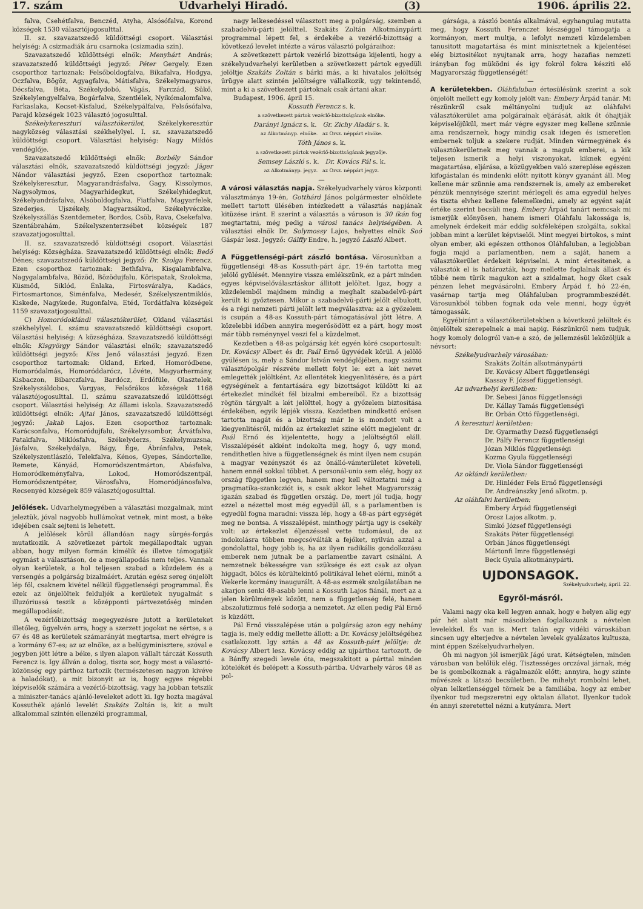17. szám Udvarhelyi Hiradó. (3) 1906. április 22.
falva, Csehétfalva, Benczéd, Atyha, Alsósófalva, Korond községek 1530 választójogosulttal.
II. sz. szavazatszedő küldöttségi csoport. Választási helyiség: A csizmadiák áru csarnoka (csizmadia szin).
Szavazatszedő küldöttségi elnök: Menyhárt András; szavazatszedő küldöttségi jegyző: Péter Gergely. Ezen csoporthoz tartoznak: Felsőboldogfalva, Bikafalva, Hodgya, Oczfalva, Bögöz, Agyagfalva, Mátisfalva, Székelymagyaros, Décsfalva, Béta, Székelydobó, Vágás, Farczád, Sükő, Székelylengyelfalva, Bogárfalva, Szentlélek, Nyikómalomfalva, Farkaslaka, Kecset-Kisfalud, Székelypálfalva, Felsősófalva, Parajd községek 1023 választó jogosulttal.
Székelykereszturi választókerület, Székelykeresztúr nagyközség választási székhelylyel. I. sz. szavazatszedő küldöttségi csoport. Választási helyiség: Nagy Miklós vendéglője.
Szavazatszedő küldöttségi elnök: Borbély Sándor választási elnök, szavazatszedő küldöttségi jegyző: Jäger Nándor választási jegyző. Ezen csoporthoz tartoznak: Székelykeresztur, Magyarandrásfalva, Gagy, Kissolymos, Nagysolymos, Magyarhidegkut, Székelyhidegkut, Székelyandrásfalva, Alsóboldogfalva, Fiatfalva, Magyarfelek, Szederjes, Ujszékely, Magyarzsákod, Székelyvéczke, Székelyszállás Szentdemeter, Bordos, Csöb, Rava, Csekefalva. Szentábrahám, Székelyszenterzsébet községek 187 szavazatjogosulttal.
II. sz. szavazatszedő küldöttségi csoport. Választási helyiség: Községháza. Szavazatszedő küldöttségi elnök: Bedő Dénes; szavazatszedő küldöttségi jegyző: Dr. Szolga Ferencz. Ezen csoporthoz tartoznak: Bethfalva, Kisgalambfalva, Nagygalambfalva, Bözöd, Bözödujfalu, Körispatak, Szolokma, Küsmöd, Siklód, Énlaka, Firtosváralya, Kadács, Firtosmartonos, Siménfalva, Medesér, Székelyszentmiklós, Kiskede, Nagykede, Rugonfalva, Etéd, Tordátfalva községek 1159 szavazatjogosulttal.
C) Homoródoklándi választókerület, Okland választási székhelylyel. I. számu szavazatszedő küldöttségi csoport. Választási helyiség: A községháza. Szavazatszedő küldöttségi elnök: Kisgyörgy Sándor választási elnök; szavazatszedő küldöttségi jegyző: Kiss Jenő választási jegyző. Ezen csoporthoz tartoznak: Okland, Erked, Homoródbene, Homoródalmás, Homoróddarócz, Lövéte, Magyarhermány, Kisbaczon, Bibarczfalva, Bardócz, Erdőfüle, Olasztelek, Székelyszáldobos, Vargyas, Felsőrákos községek 1168 választójogosulttal. II. számu szavazatszedő küldöttségi csoport. Választási helyiség: Az állami iskola. Szavazatszedő küldöttségi elnök: Ajtai János, szavazatszedő küldöttségi jegyző: Jakab Lajos. Ezen csoporthoz tartoznak: Karácsonfalva, Homoródujfalu, Székelyzsombor, Árvátfalva, Patakfalva, Miklósfalva, Székelyderzs, Székelymuzsna, Jásfalva, Székelydálya, Bágy, Ége, Ábránfalva, Petek, Székelyszentlászló, Telekfalva, Kénos, Gyepes, Sándortelke, Remete, Kányád, Homoródszentmárton, Abásfalva, Homoródkeményfalva, Lokod, Homoródszentpál, Homoródszentpéter, Városfalva, Homoródjánosfalva, Recsenyéd községek 859 választójogosulttal.
—
Jelölések.
Udvarhelymegyében a választási mozgalmak, mint jeleztük, jóval nagyobb hullámokat vetnek, mint most, a béke idejében csak sejteni is lehetett.
A jelölések körül állandóan nagy sürgés-forgás mutatkozik. A szövetkezet pártok megállapodtak ugyan abban, hogy milyen formán kimélik és illetve támogatják egymást a választáson, de a megállapodás nem teljes. Vannak olyan kerületek, a hol teljesen szabad a küzdelem és a versengés a polgárság bizalmáért. Azután egész sereg önjelölt lép föl, csaknem kivétel nélkül függetlenségi programmal. És ezek az önjelöltek felduljék a kerületek nyugalmát s illuzóriussá teszik a középponti pártvezetőség minden megállapodását.
A vezérlőbizottság megegyezésre jutott a kerületeket illetőleg, ügyelvén arra, hogy a szerzett jogokat ne sértse, s a 67 és 48 as kerületek számarányát megtartsa, mert elvégre is a kormány 67-es; az az elnöke, az a belügyminisztere, szóval e jegyben jött létre a béke, s ilyen alapon vállalt tárczát Kossuth Ferencz is. Igy állván a dolog, tiszta sor, hogy most a választó-közönség egy párthoz tartozik (természetesen nagyon kivéve a haladókat), a mit bizonyit az is, hogy egyes régebbi képviselők számára a vezérlő-bizottság, vagy ha jobban tetszik a miniszter-tanács ajánló-leveleket adott ki. Igy hozta magával Kossuthék ajánló levelét Szakáts Zoltán is, kit a mult alkalommal szintén ellenzéki programmal,
nagy lelkesedéssel választott meg a polgárság, szemben a szabadelvü-párti jelölttel. Szakáts Zoltán Alkotmánypárti programmal lépett fel, s érdekébe a vezérlő-bizottság a következő levelet intézte a város választó polgáraihoz:
A szövetkezett pártok vezérlő bizottsága kijelenti, hogy a székelyudvarhelyi kerületben a szövetkezett pártok egyedüli jelöltje Szakáts Zoltán s bárki más, a ki hivatalos jelöltség ürügye alatt szintén jelöltségre vállalkozik, ugy tekintendő, mint a ki a szövetkezett pártoknak csak ártani akar.
Budapest, 1906. ápril 15.
Kossuth Ferencz s. k.
a szövetkezett pártok vezérlő-bizottságának elnöke.
Darányi Ignácz s. k. Gr. Zichy Aladár s. k.
az Alkotmányp. elnöke. az Orsz. néppárt elnöke.
Tóth János s. k.
a szövetkezett pártok vezérlő-bizottságának jegyzője.
Semsey László s. k. Dr. Kovács Pál s. k.
az Alkotmányp. jegyz. az Orsz. néppárt jegyz.
—
A városi választás napja.
Székelyudvarhely város központi választmánya 19-én, Gotthárd János polgármester elnöklete mellett tartott ülésében intézkedett a választás napjának kitüzése iránt. E szerint a választás a városon is 30 ikán fog megtartatni, még pedig a városi tanács helyiségében. A választási elnök Dr. Solymossy Lajos, helyettes elnök Soó Gáspár lesz. Jegyző: Gálffy Endre, h. jegyző László Albert.
—
A Függetlenségi-párt zászló bontása.
Városunkban a függetlenségi 48-as Kossuth-párt ápr. 19-én tartotta meg jelölő gyülését. Mennyire vissza emlékszünk, ez a párt minden egyes képviselőválasztáskor állitott jelöltet. Igaz, hogy a küzdelemből majdnem mindig a meghalt szabadelvü-párt került ki győztesen. Mikor a szabadelvü-párti jelölt elbukott, és a régi nemzeti párti jelölt lett megválasztva: az a győzelem is csupán a 48-as Kossuth-párt támogatásával jött létre. A közelebbi időben annyira megerősödött ez a párt, hogy most már több reménynyel veszi fel a küzdelmet.
Kezdetben a 48-as polgárság két egyén köré csoportosult: Dr. Kovácsy Albert és dr. Paál Ernő ügyvédek körül. A jelölő gyülésen is, mely a Sándor István vendéglőjében, nagy számu választópolgár részvéte mellett folyt le: ezt a két nevet emlegették jelöltként. Az ellentétek kiegyenlitésére, és a párt egységének a fentartására egy bizottságot küldött ki az értekezlet mindkét fél bizalmi embereiből. Ez a bizottság rögtön tárgyalt a két jelölttel, hogy a győzelem biztositása érdekében, egyik lépjék vissza. Kezdetben mindkettő erősen tartotta magát és a bizottság már le is mondott volt a kiegyenlitésről, midőn az értekezlet szine elött megjelent dr. Paál Ernő és kijelentette, hogy a jelöltségtől eláll. Visszalépését akként indokolta meg, hogy ő, ugy mond, rendithetlen hive a függetlenségnek és mint ilyen nem csupán a magyar vezényszót és az önálló-vámterületet követeli, hanem ennél sokkal többet. A personál-unio sem elég, hogy az ország független legyen, hanem meg kell változtatni még a pragmatika-szankcziót is, s csak akkor lehet Magyarország igazán szabad és független ország. De, mert jól tudja, hogy ezzel a nézettel most még egyedül áll, s a parlamentben is egyedül fogna maradni: vissza lép, hogy a 48-as párt egységét meg ne bontsa. A visszalépést, minthogy pártja ugy is csekély volt: az értekezlet éljenzéssel vette tudomásul, de az indokolásra többen megcsóválták a fejőket, nyilván azzal a gondolattal, hogy jobb is, ha az ilyen radikális gondolkozásu emberek nem jutnak be a parlamentbe zavart csinálni. A nemzetnek békességre van szüksége és ezt csak az olyan higgadt, bölcs és körültekintő politikával lehet elérni, minőt a Wekerle kormány inaugurált. A 48-as eszmék szolgálatában ne akarjon senki 48-asabb lenni a Kossuth Lajos fiánál, mert az a jelen körülmények között, nem a függetlenség felé, hanem abszolutizmus felé sodorja a nemzetet. Az ellen pedig Pál Ernő is küzdött.
Pál Ernő visszalépése után a polgárság azon egy nehány tagja is, mely eddig mellette állott: a Dr. Kovácsy jelöltségéhez csatlakozott. Igy sztán a 48 as Kossuth-párt jelöltje: dr. Kovácsy Albert lesz. Kovácsy eddig az ujpárthoz tartozott, de a Bánffy szegedi levele óta, megszakitott a párttal minden kötelékét és belépett a Kossuth-pártba. Udvarhely város 48 as pol-
gársága, a zászló bontás alkalmával, egyhangulag mutatta meg, hogy Kossuth Ferenczet készséggel támogatja a kormányon, mert multja, a lefolyt nemzeti küzdelemben tanusitott magatartása és mint minisztetnek a kijelentései elég biztositékot nyujtanak arra, hogy hazafias nemzeti irányban fog müködni és igy fokról fokra késziti elő Magyarország függetlenségét!
—
A kerületekben.
Oláhfaluban értesülésünk szerint a sok önjelölt mellett egy komoly jelölt van: Embery Árpád tanár. Mi részünkről csak méltányolni tudjuk az oláhfalvi választókerület ama polgárainak eljárását, akik őt óhajtják képviselőjükül, mert már végre egyszer meg kellene szünnie ama rendszernek, hogy mindig csak idegen és ismeretlen embernek toljuk a szekere rudját. Minden vármegyének és választókerületnek meg vannak a maguk emberei, a kik teljesen ismerik a helyi viszonyokat, kiknek egyéni magatartása, eljárása, a közügyekben való szereplése egészen kifogástalan és mindenki előtt nyitott könyv gyanánt áll. Meg kellene már szünnie ama rendszernek is, amely az embereket pénzük mennyisége szerint mérlegeli és ama egyedül helyes és tiszta elvhez kellene felemelkedni, amely az egyént saját értéke szerint becsüli meg. Embery Árpád tanárt nemcsak mi ismerjük előnyösen, hanem ismeri Oláhfalu lakossága is, amelynek érdekeit már eddig sokféleképen szolgálta, sokkal jobban mint a kerület képviselői. Mint megyei birtokos, s mint olyan ember, aki egészen otthonos Oláhfaluban, a legjobban fogja majd a parlamentben, nem a saját, hanem a választókerület érdekeit képviselni. A mint értesitenek, a választók el is határozták, hogy mellette foglalnak állást és többé nem türik magukon azt a szidalmat, hogy őket csak pénzen lehet megvásárolni. Embery Árpád f. hó 22-én, vasárnap tartja meg Oláhfaluban programmbeszédét. Városunkból többen fognak oda vele menni, hogy ügyét támogassák.
Egyébiránt a választókerületekben a következő jelöltek és önjelöltek szerepelnek a mai napig. Részünkről nem tudjuk, hogy komoly dologról van-e a szó, de jellemzésül leközöljük a névsort:
Székelyudvarhely városában:
Szakáts Zoltán alkotmánypárti
Dr. Kovácsy Albert függetlenségi
Kassay F. József függetlenségi.
Az udvarhelyi kerületben:
Dr. Sebesi János függetlenségi
Dr. Kállay Tamás függetlenségi
Br. Orbán Ottó függetlenségi.
A kereszturi kerületben:
Dr. Gyarmathy Dezső függetlenségi
Dr. Pálfy Ferencz függetlenségi
Józan Miklós függetlenségi
Kozma Gyula függetlenségi
Dr. Viola Sándor függetlenségi
Az oklándi kerületben:
Dr. Hinléder Fels Ernő függetlenségi
Dr. Andreánszky Jenő alkotm. p.
Az oláhfalvi kerületben:
Embery Árpád függetlenségi
Orosz Lajos alkotm. p.
Simkó József függetlenségi
Szakáts Péter függetlenségi
Orbán János függetlenségi
Mártonfi Imre függetlenségi
Beck Gyula alkotmánypárti.
UJDONSAGOK.
Székelyudvarhely, ápril. 22.
Egyről-másról.
Valami nagy oka kell legyen annak, hogy e helyen alig egy pár hét alatt már másodizben foglalkozunk a névtelen levelekkel. És van is. Mert talán egy vidéki városkában sincsen ugy elterjedve a névtelen levelek gyalázatos kultusza, mint éppen Székelyudvarhelyen.
Óh mi nagyon jól ismerjük Jágó urat. Kétségtelen, minden városban van belőlük elég. Tisztességes orczával járnak, még be is gombolkoznak a rágalmazók előtt; annyira, hogy szinte müvészek a látszó becsületben. De mihelyt rombolni lehet, olyan lelketlenséggel törnek be a familiába, hogy az ember ilyenkor tud megszeretni egy oktalan állatot. Ilyenkor tudok én annyi szeretettel nézni a kutyámra. Mert